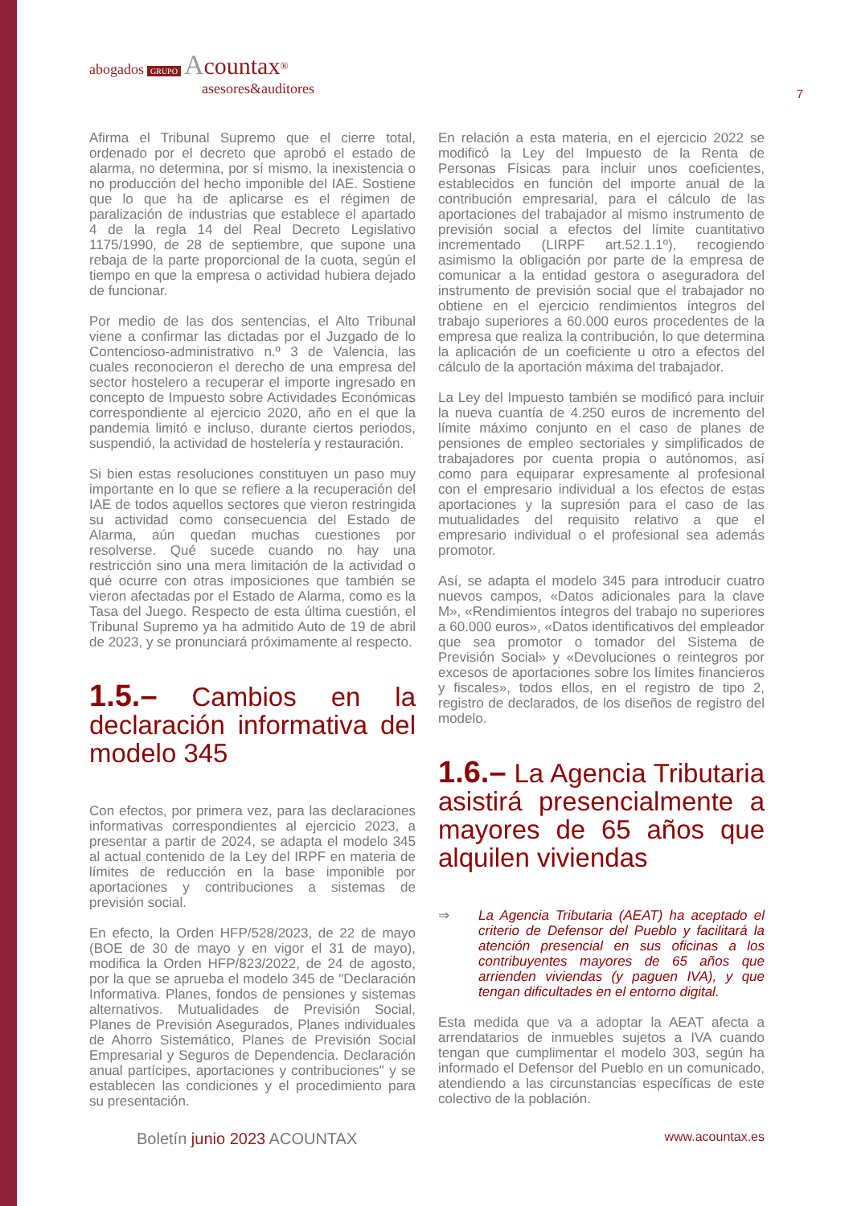abogados GRUPO Acountax<sup>®</sup>
asesores&auditores
7
Afirma el Tribunal Supremo que el cierre total, ordenado por el decreto que aprobó el estado de alarma, no determina, por sí mismo, la inexistencia o no producción del hecho imponible del IAE. Sostiene que lo que ha de aplicarse es el régimen de paralización de industrias que establece el apartado 4 de la regla 14 del Real Decreto Legislativo 1175/1990, de 28 de septiembre, que supone una rebaja de la parte proporcional de la cuota, según el tiempo en que la empresa o actividad hubiera dejado de funcionar.
Por medio de las dos sentencias, el Alto Tribunal viene a confirmar las dictadas por el Juzgado de lo Contencioso-administrativo n.º 3 de Valencia, las cuales reconocieron el derecho de una empresa del sector hostelero a recuperar el importe ingresado en concepto de Impuesto sobre Actividades Económicas correspondiente al ejercicio 2020, año en el que la pandemia limitó e incluso, durante ciertos periodos, suspendió, la actividad de hostelería y restauración.
Si bien estas resoluciones constituyen un paso muy importante en lo que se refiere a la recuperación del IAE de todos aquellos sectores que vieron restringida su actividad como consecuencia del Estado de Alarma, aún quedan muchas cuestiones por resolverse. Qué sucede cuando no hay una restricción sino una mera limitación de la actividad o qué ocurre con otras imposiciones que también se vieron afectadas por el Estado de Alarma, como es la Tasa del Juego. Respecto de esta última cuestión, el Tribunal Supremo ya ha admitido Auto de 19 de abril de 2023, y se pronunciará próximamente al respecto.
1.5.– Cambios en la declaración informativa del modelo 345
Con efectos, por primera vez, para las declaraciones informativas correspondientes al ejercicio 2023, a presentar a partir de 2024, se adapta el modelo 345 al actual contenido de la Ley del IRPF en materia de límites de reducción en la base imponible por aportaciones y contribuciones a sistemas de previsión social.
En efecto, la Orden HFP/528/2023, de 22 de mayo (BOE de 30 de mayo y en vigor el 31 de mayo), modifica la Orden HFP/823/2022, de 24 de agosto, por la que se aprueba el modelo 345 de "Declaración Informativa. Planes, fondos de pensiones y sistemas alternativos. Mutualidades de Previsión Social, Planes de Previsión Asegurados, Planes individuales de Ahorro Sistemático, Planes de Previsión Social Empresarial y Seguros de Dependencia. Declaración anual partícipes, aportaciones y contribuciones" y se establecen las condiciones y el procedimiento para su presentación.
En relación a esta materia, en el ejercicio 2022 se modificó la Ley del Impuesto de la Renta de Personas Físicas para incluir unos coeficientes, establecidos en función del importe anual de la contribución empresarial, para el cálculo de las aportaciones del trabajador al mismo instrumento de previsión social a efectos del límite cuantitativo incrementado (LIRPF art.52.1.1º), recogiendo asimismo la obligación por parte de la empresa de comunicar a la entidad gestora o aseguradora del instrumento de previsión social que el trabajador no obtiene en el ejercicio rendimientos íntegros del trabajo superiores a 60.000 euros procedentes de la empresa que realiza la contribución, lo que determina la aplicación de un coeficiente u otro a efectos del cálculo de la aportación máxima del trabajador.
La Ley del Impuesto también se modificó para incluir la nueva cuantía de 4.250 euros de incremento del límite máximo conjunto en el caso de planes de pensiones de empleo sectoriales y simplificados de trabajadores por cuenta propia o autónomos, así como para equiparar expresamente al profesional con el empresario individual a los efectos de estas aportaciones y la supresión para el caso de las mutualidades del requisito relativo a que el empresario individual o el profesional sea además promotor.
Así, se adapta el modelo 345 para introducir cuatro nuevos campos, «Datos adicionales para la clave M», «Rendimientos íntegros del trabajo no superiores a 60.000 euros», «Datos identificativos del empleador que sea promotor o tomador del Sistema de Previsión Social» y «Devoluciones o reintegros por excesos de aportaciones sobre los límites financieros y fiscales», todos ellos, en el registro de tipo 2, registro de declarados, de los diseños de registro del modelo.
1.6.– La Agencia Tributaria asistirá presencialmente a mayores de 65 años que alquilen viviendas
⇒ La Agencia Tributaria (AEAT) ha aceptado el criterio de Defensor del Pueblo y facilitará la atención presencial en sus oficinas a los contribuyentes mayores de 65 años que arrienden viviendas (y paguen IVA), y que tengan dificultades en el entorno digital.
Esta medida que va a adoptar la AEAT afecta a arrendatarios de inmuebles sujetos a IVA cuando tengan que cumplimentar el modelo 303, según ha informado el Defensor del Pueblo en un comunicado, atendiendo a las circunstancias específicas de este colectivo de la población.
Boletín junio 2023 ACOUNTAX www.acountax.es